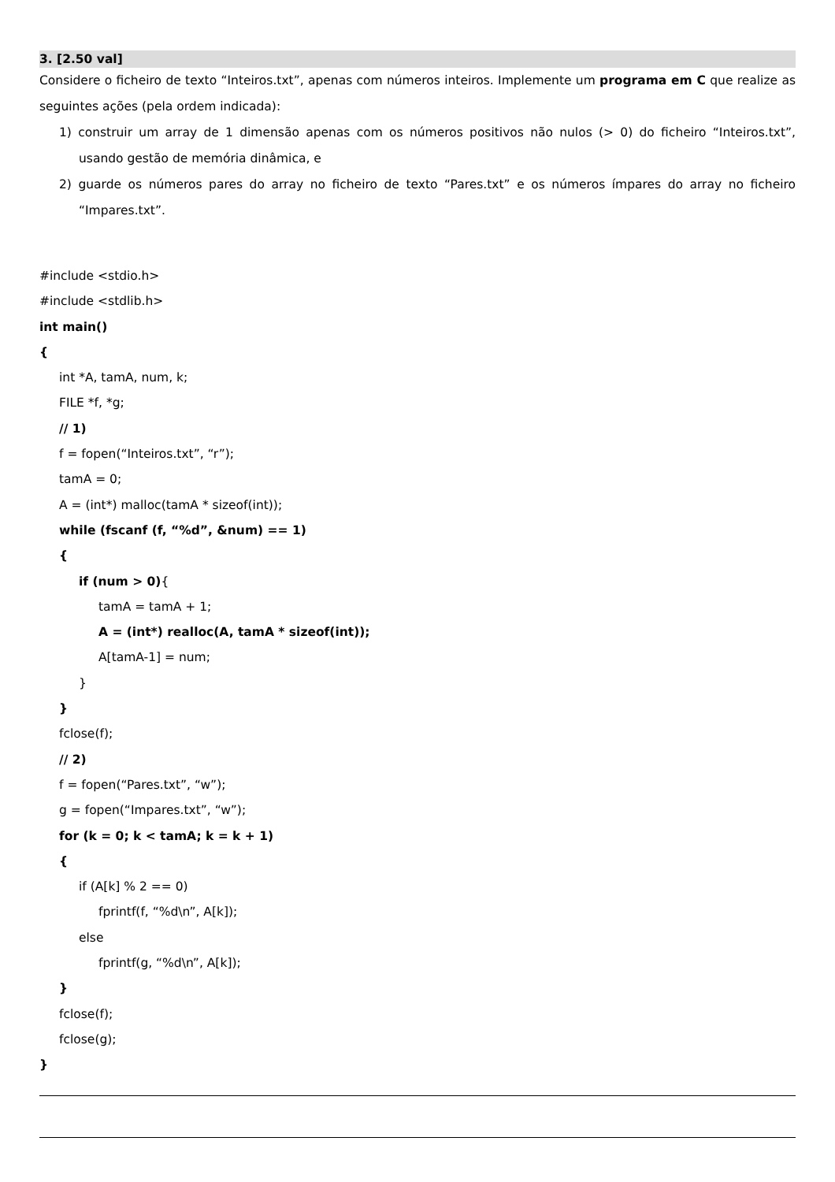3. [2.50 val]
Considere o ficheiro de texto “Inteiros.txt”, apenas com números inteiros. Implemente um programa em C que realize as seguintes ações (pela ordem indicada):
1) construir um array de 1 dimensão apenas com os números positivos não nulos (> 0) do ficheiro “Inteiros.txt”, usando gestão de memória dinâmica, e
2) guarde os números pares do array no ficheiro de texto “Pares.txt” e os números ímpares do array no ficheiro “Impares.txt”.
#include <stdio.h>
#include <stdlib.h>
int main()
{
int *A, tamA, num, k;
FILE *f, *g;
// 1)
f = fopen(“Inteiros.txt”, “r”);
tamA = 0;
A = (int*) malloc(tamA * sizeof(int));
while (fscanf (f, “%d”, &num) == 1)
{
if (num > 0){
tamA = tamA + 1;
A = (int*) realloc(A, tamA * sizeof(int));
A[tamA-1] = num;
}
}
fclose(f);
// 2)
f = fopen(“Pares.txt”, “w”);
g = fopen(“Impares.txt”, “w”);
for (k = 0; k < tamA; k = k + 1)
{
if (A[k] % 2 == 0)
fprintf(f, “%d\n”, A[k]);
else
fprintf(g, “%d\n”, A[k]);
}
fclose(f);
fclose(g);
}